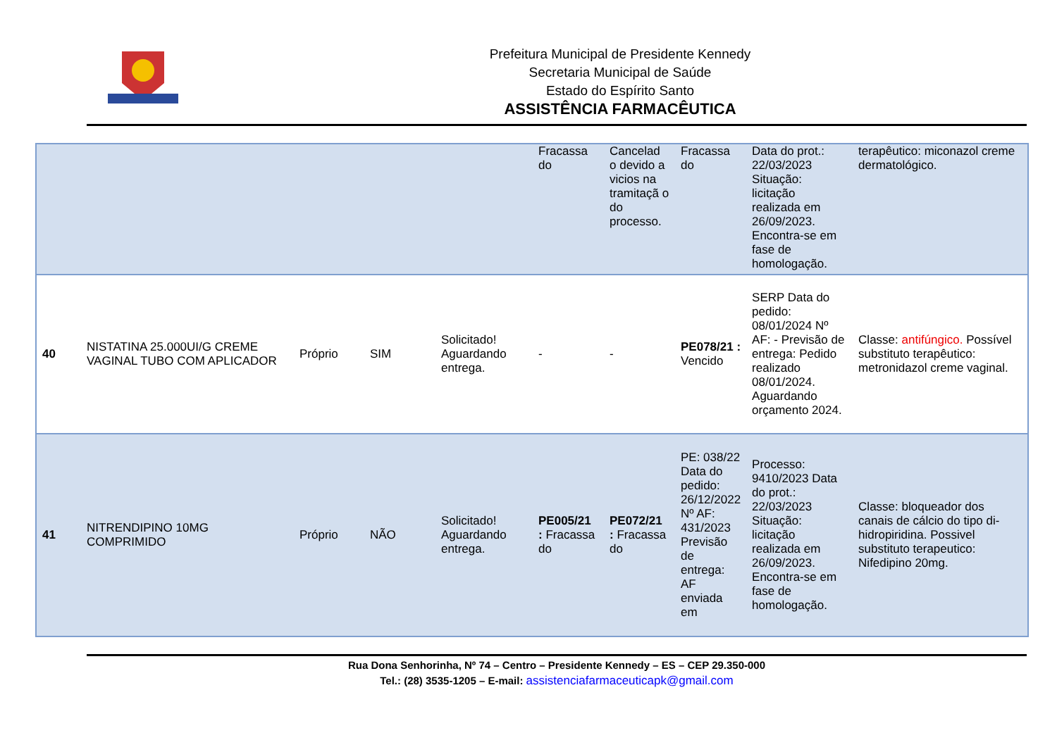Prefeitura Municipal de Presidente Kennedy
Secretaria Municipal de Saúde
Estado do Espírito Santo
ASSISTÊNCIA FARMACÊUTICA
| | | | | | Fracassa do | Cancelad o devido a vicios na tramitaçã o do processo. | Fracassa do | Data do prot.: 22/03/2023 Situação: licitação realizada em 26/09/2023. Encontra-se em fase de homologação. | terapêutico: miconazol creme dermatológico. |
| 40 | NISTATINA 25.000UI/G CREME VAGINAL TUBO COM APLICADOR | Próprio | SIM | Solicitado! Aguardando entrega. | - | - | PE078/21 : Vencido | SERP Data do pedido: 08/01/2024 Nº AF: - Previsão de entrega: Pedido realizado 08/01/2024. Aguardando orçamento 2024. | Classe: antifúngico. Possível substituto terapêutico: metronidazol creme vaginal. |
| 41 | NITRENDIPINO 10MG COMPRIMIDO | Próprio | NÃO | Solicitado! Aguardando entrega. | PE005/21 : Fracassa do | PE072/21 : Fracassa do | PE: 038/22 Data do pedido: 26/12/2022 Nº AF: 431/2023 Previsão de entrega: AF enviada em | Processo: 9410/2023 Data do prot.: 22/03/2023 Situação: licitação realizada em 26/09/2023. Encontra-se em fase de homologação. | Classe: bloqueador dos canais de cálcio do tipo di-hidropiridina. Possivel substituto terapeutico: Nifedipino 20mg. |
Rua Dona Senhorinha, Nº 74 – Centro – Presidente Kennedy – ES – CEP 29.350-000
Tel.: (28) 3535-1205 – E-mail: assistenciafarmaceuticapk@gmail.com